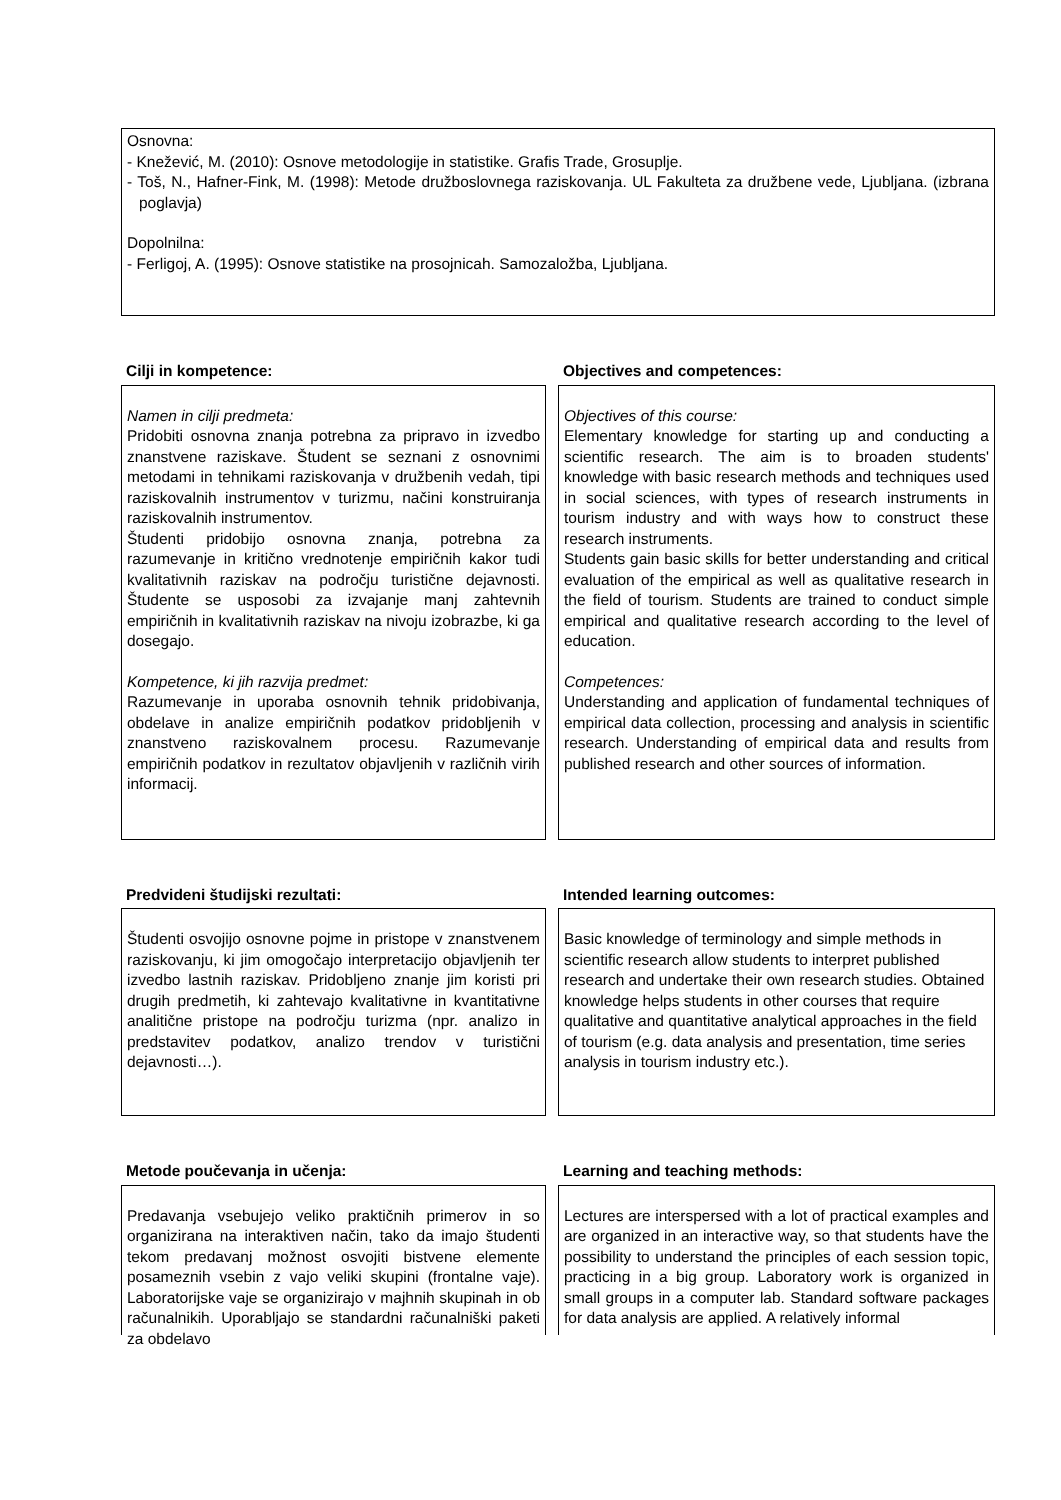Osnovna:
- Knežević, M. (2010): Osnove metodologije in statistike. Grafis Trade, Grosuplje.
- Toš, N., Hafner-Fink, M. (1998): Metode družboslovnega raziskovanja. UL Fakulteta za družbene vede, Ljubljana. (izbrana poglavja)
Dopolnilna:
- Ferligoj, A. (1995): Osnove statistike na prosojnicah. Samozaložba, Ljubljana.
Cilji in kompetence: Objectives and competences:
Namen in cilji predmeta:
Pridobiti osnovna znanja potrebna za pripravo in izvedbo znanstvene raziskave. Študent se seznani z osnovnimi metodami in tehnikami raziskovanja v družbenih vedah, tipi raziskovalnih instrumentov v turizmu, načini konstruiranja raziskovalnih instrumentov.
Študenti pridobijo osnovna znanja, potrebna za razumevanje in kritično vrednotenje empiričnih kakor tudi kvalitativnih raziskav na področju turistične dejavnosti. Študente se usposobi za izvajanje manj zahtevnih empiričnih in kvalitativnih raziskav na nivoju izobrazbe, ki ga dosegajo.
Kompetence, ki jih razvija predmet:
Razumevanje in uporaba osnovnih tehnik pridobivanja, obdelave in analize empiričnih podatkov pridobljenih v znanstveno raziskovalnem procesu. Razumevanje empiričnih podatkov in rezultatov objavljenih v različnih virih informacij.
Objectives of this course:
Elementary knowledge for starting up and conducting a scientific research. The aim is to broaden students' knowledge with basic research methods and techniques used in social sciences, with types of research instruments in tourism industry and with ways how to construct these research instruments.
Students gain basic skills for better understanding and critical evaluation of the empirical as well as qualitative research in the field of tourism. Students are trained to conduct simple empirical and qualitative research according to the level of education.
Competences:
Understanding and application of fundamental techniques of empirical data collection, processing and analysis in scientific research. Understanding of empirical data and results from published research and other sources of information.
Predvideni študijski rezultati: Intended learning outcomes:
Študenti osvojijo osnovne pojme in pristope v znanstvenem raziskovanju, ki jim omogočajo interpretacijo objavljenih ter izvedbo lastnih raziskav. Pridobljeno znanje jim koristi pri drugih predmetih, ki zahtevajo kvalitativne in kvantitativne analitične pristope na področju turizma (npr. analizo in predstavitev podatkov, analizo trendov v turistični dejavnosti…).
Basic knowledge of terminology and simple methods in scientific research allow students to interpret published research and undertake their own research studies. Obtained knowledge helps students in other courses that require qualitative and quantitative analytical approaches in the field of tourism (e.g. data analysis and presentation, time series analysis in tourism industry etc.).
Metode poučevanja in učenja: Learning and teaching methods:
Predavanja vsebujejo veliko praktičnih primerov in so organizirana na interaktiven način, tako da imajo študenti tekom predavanj možnost osvojiti bistvene elemente posameznih vsebin z vajo veliki skupini (frontalne vaje). Laboratorijske vaje se organizirajo v majhnih skupinah in ob računalnikih. Uporabljajo se standardni računalniški paketi za obdelavo
Lectures are interspersed with a lot of practical examples and are organized in an interactive way, so that students have the possibility to understand the principles of each session topic, practicing in a big group. Laboratory work is organized in small groups in a computer lab. Standard software packages for data analysis are applied. A relatively informal